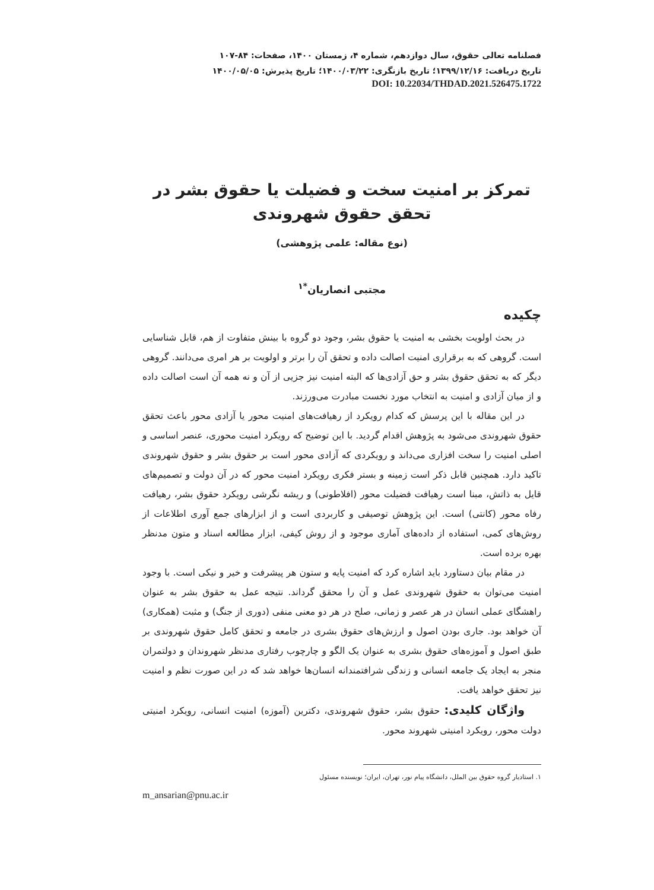فصلنامه تعالی حقوق، سال دوازدهم، شماره ۴، زمستان ۱۴۰۰، صفحات: ۸۴-۱۰۷
تاریخ دریافت: ۱۳۹۹/۱۲/۱۶؛ تاریخ بازنگری: ۱۴۰۰/۰۳/۲۲؛ تاریخ پذیرش: ۱۴۰۰/۰۵/۰۵
DOI: 10.22034/THDAD.2021.526475.1722
تمرکز بر امنیت سخت و فضیلت یا حقوق بشر در تحقق حقوق شهروندی
(نوع مقاله: علمی پژوهشی)
مجتبی انصاریان<sup>*۱</sup>
چکیده
در بحث اولویت بخشی به امنیت یا حقوق بشر، وجود دو گروه با بینش متفاوت از هم، قابل شناسایی است. گروهی که به برقراری امنیت اصالت داده و تحقق آن را برتر و اولویت بر هر امری می‌دانند. گروهی دیگر که به تحقق حقوق بشر و حق آزادی‌ها که البته امنیت نیز جزیی از آن و نه همه آن است اصالت داده و از میان آزادی و امنیت به انتخاب مورد نخست مبادرت می‌ورزند.
در این مقاله با این پرسش که کدام رویکرد از رهیافت‌های امنیت محور یا آزادی محور باعث تحقق حقوق شهروندی می‌شود به پژوهش اقدام گردید. با این توضیح که رویکرد امنیت محوری، عنصر اساسی و اصلی امنیت را سخت افزاری می‌داند و رویکردی که آزادی محور است بر حقوق بشر و حقوق شهروندی تاکید دارد. همچنین قابل ذکر است زمینه و بستر فکری رویکرد امنیت محور که در آن دولت و تصمیم‌های قایل به ذاتش، مبنا است رهیافت فضیلت محور (افلاطونی) و ریشه نگرشی رویکرد حقوق بشر، رهیافت رفاه محور (کانتی) است. این پژوهش توصیفی و کاربردی است و از ابزارهای جمع آوری اطلاعات از روش‌های کمی، استفاده از داده‌های آماری موجود و از روش کیفی، ابزار مطالعه اسناد و متون مدنظر بهره برده است.
در مقام بیان دستاورد باید اشاره کرد که امنیت پایه و ستون هر پیشرفت و خیر و نیکی است. با وجود امنیت می‌توان به حقوق شهروندی عمل و آن را محقق گرداند. نتیجه عمل به حقوق بشر به عنوان راهشگای عملی انسان در هر عصر و زمانی، صلح در هر دو معنی منفی (دوری از جنگ) و مثبت (همکاری) آن خواهد بود. جاری بودن اصول و ارزش‌های حقوق بشری در جامعه و تحقق کامل حقوق شهروندی بر طبق اصول و آموزه‌های حقوق بشری به عنوان یک الگو و چارچوب رفتاری مدنظر شهروندان و دولتمران منجر به ایجاد یک جامعه انسانی و زندگی شرافتمندانه انسان‌ها خواهد شد که در این صورت نظم و امنیت نیز تحقق خواهد یافت.
واژگان کلیدی: حقوق بشر، حقوق شهروندی، دکترین (آموزه) امنیت انسانی، رویکرد امنیتی دولت محور، رویکرد امنیتی شهروند محور.
۱. استادیار گروه حقوق بین الملل، دانشگاه پیام نور، تهران، ایران؛ نویسنده مسئول
m_ansarian@pnu.ac.ir